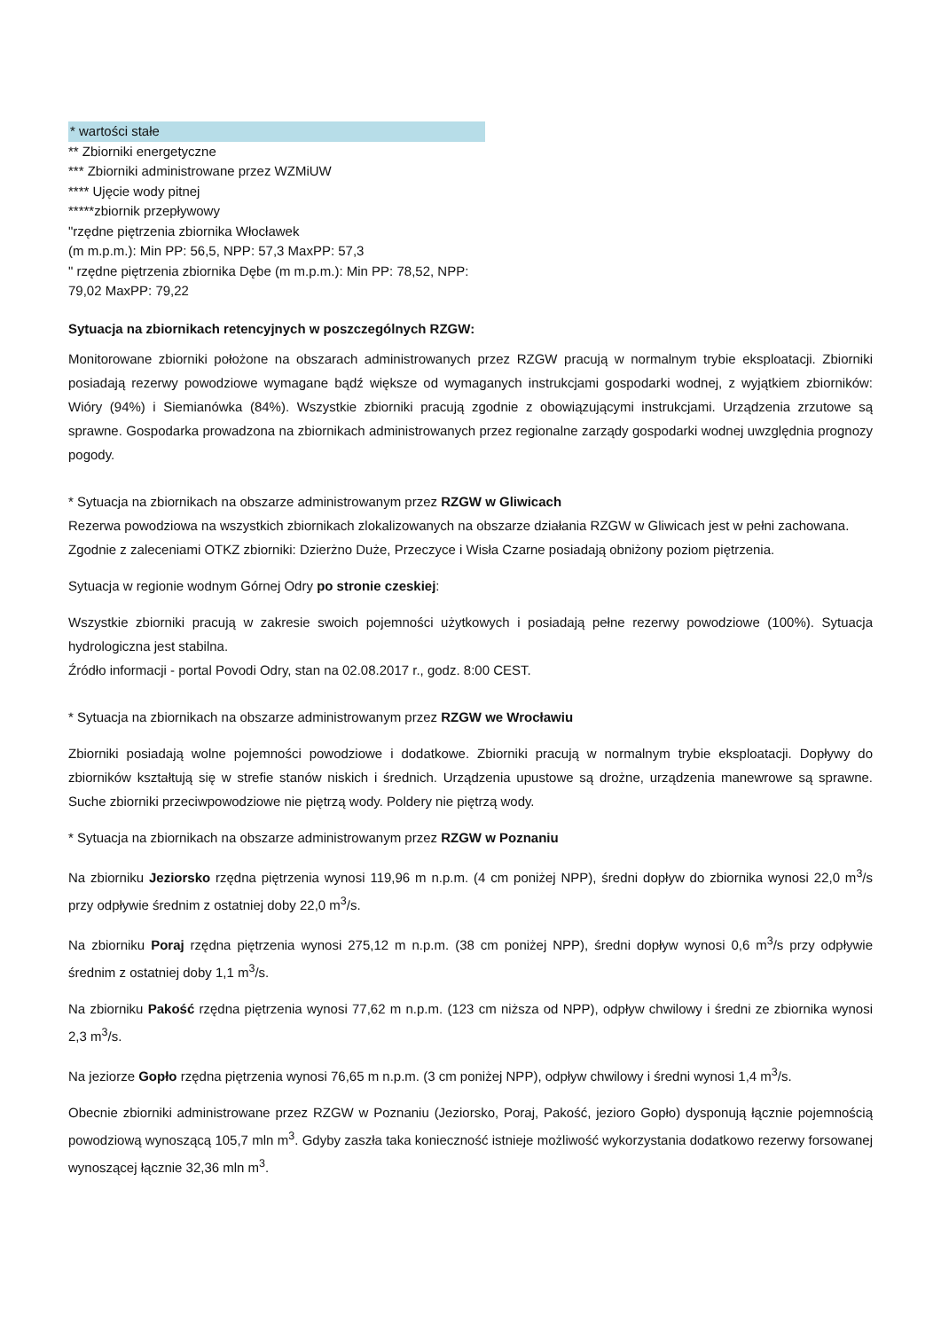* wartości stałe
** Zbiorniki energetyczne
*** Zbiorniki administrowane przez WZMiUW
**** Ujęcie wody pitnej
*****zbiornik przepływowy
"rzędne piętrzenia zbiornika Włocławek
(m m.p.m.): Min PP: 56,5, NPP: 57,3 MaxPP: 57,3
" rzędne piętrzenia zbiornika Dębe (m m.p.m.): Min PP: 78,52, NPP: 79,02 MaxPP: 79,22
Sytuacja na zbiornikach retencyjnych w poszczególnych RZGW:
Monitorowane zbiorniki położone na obszarach administrowanych przez RZGW pracują w normalnym trybie eksploatacji. Zbiorniki posiadają rezerwy powodziowe wymagane bądź większe od wymaganych instrukcjami gospodarki wodnej, z wyjątkiem zbiorników: Wióry (94%) i Siemianówka (84%). Wszystkie zbiorniki pracują zgodnie z obowiązującymi instrukcjami. Urządzenia zrzutowe są sprawne. Gospodarka prowadzona na zbiornikach administrowanych przez regionalne zarządy gospodarki wodnej uwzględnia prognozy pogody.
* Sytuacja na zbiornikach na obszarze administrowanym przez RZGW w Gliwicach
Rezerwa powodziowa na wszystkich zbiornikach zlokalizowanych na obszarze działania RZGW w Gliwicach jest w pełni zachowana.
Zgodnie z zaleceniami OTKZ zbiorniki: Dzierżno Duże, Przeczyce i Wisła Czarne posiadają obniżony poziom piętrzenia.
Sytuacja w regionie wodnym Górnej Odry po stronie czeskiej:
Wszystkie zbiorniki pracują w zakresie swoich pojemności użytkowych i posiadają pełne rezerwy powodziowe (100%). Sytuacja hydrologiczna jest stabilna.
Źródło informacji - portal Povodi Odry, stan na 02.08.2017 r., godz. 8:00 CEST.
* Sytuacja na zbiornikach na obszarze administrowanym przez RZGW we Wrocławiu
Zbiorniki posiadają wolne pojemności powodziowe i dodatkowe. Zbiorniki pracują w normalnym trybie eksploatacji. Dopływy do zbiorników kształtują się w strefie stanów niskich i średnich. Urządzenia upustowe są drożne, urządzenia manewrowe są sprawne. Suche zbiorniki przeciwpowodziowe nie piętrzą wody. Poldery nie piętrzą wody.
* Sytuacja na zbiornikach na obszarze administrowanym przez RZGW w Poznaniu
Na zbiorniku Jeziorsko rzędna piętrzenia wynosi 119,96 m n.p.m. (4 cm poniżej NPP), średni dopływ do zbiornika wynosi 22,0 m<sup>3</sup>/s przy odpływie średnim z ostatniej doby 22,0 m<sup>3</sup>/s.
Na zbiorniku Poraj rzędna piętrzenia wynosi 275,12 m n.p.m. (38 cm poniżej NPP), średni dopływ wynosi 0,6 m<sup>3</sup>/s przy odpływie średnim z ostatniej doby 1,1 m<sup>3</sup>/s.
Na zbiorniku Pakość rzędna piętrzenia wynosi 77,62 m n.p.m. (123 cm niższa od NPP), odpływ chwilowy i średni ze zbiornika wynosi 2,3 m<sup>3</sup>/s.
Na jeziorze Gopło rzędna piętrzenia wynosi 76,65 m n.p.m. (3 cm poniżej NPP), odpływ chwilowy i średni wynosi 1,4 m<sup>3</sup>/s.
Obecnie zbiorniki administrowane przez RZGW w Poznaniu (Jeziorsko, Poraj, Pakość, jezioro Gopło) dysponują łącznie pojemnością powodziową wynoszącą 105,7 mln m<sup>3</sup>. Gdyby zaszła taka konieczność istnieje możliwość wykorzystania dodatkowo rezerwy forsowanej wynoszącej łącznie 32,36 mln m<sup>3</sup>.